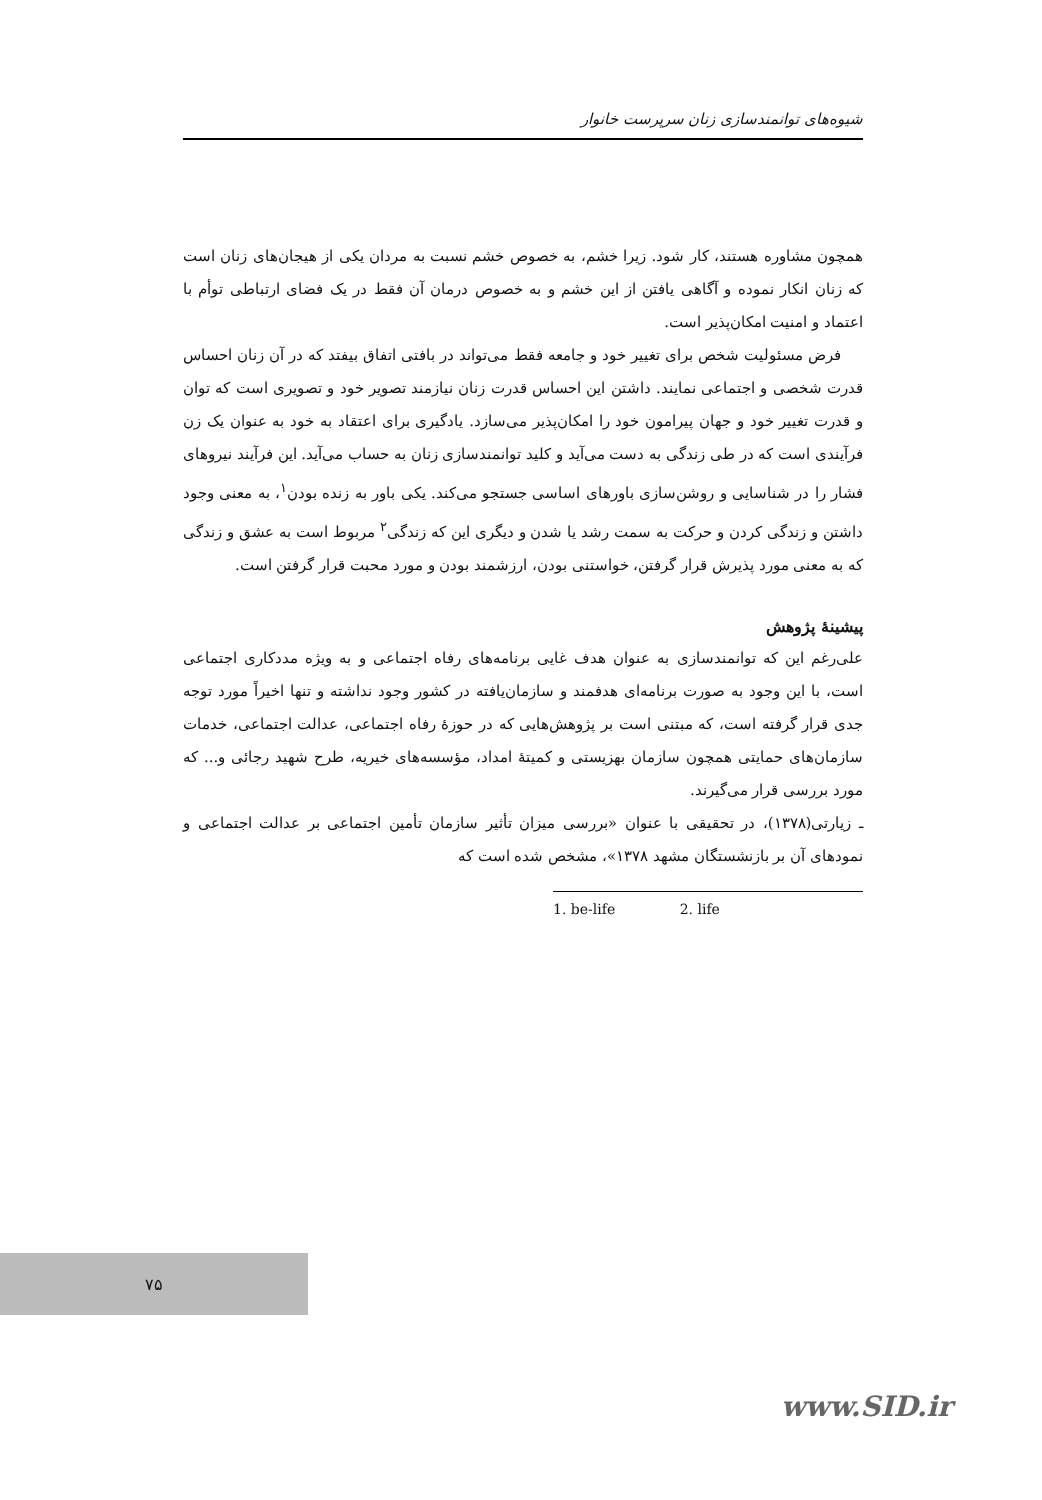شیوه‌های توانمندسازی زنان سرپرست خانوار
همچون مشاوره هستند، کار شود. زیرا خشم، به خصوص خشم نسبت به مردان یکی از هیجان‌های زنان است که زنان انکار نموده و آگاهی یافتن از این خشم و به خصوص درمان آن فقط در یک فضای ارتباطی توأم با اعتماد و امنیت امکان‌پذیر است.
فرض مسئولیت شخص برای تغییر خود و جامعه فقط می‌تواند در بافتی اتفاق بیفتد که در آن زنان احساس قدرت شخصی و اجتماعی نمایند. داشتن این احساس قدرت زنان نیازمند تصویر خود و تصویری است که توان و قدرت تغییر خود و جهان پیرامون خود را امکان‌پذیر می‌سازد. یادگیری برای اعتقاد به خود به عنوان یک زن فرآیندی است که در طی زندگی به دست می‌آید و کلید توانمندسازی زنان به حساب می‌آید. این فرآیند نیروهای فشار را در شناسایی و روشن‌سازی باورهای اساسی جستجو می‌کند. یکی باور به زنده بودن<sup>۱</sup>، به معنی وجود داشتن و زندگی کردن و حرکت به سمت رشد یا شدن و دیگری این که زندگی<sup>۲</sup> مربوط است به عشق و زندگی که به معنی مورد پذیرش قرار گرفتن، خواستنی بودن، ارزشمند بودن و مورد محبت قرار گرفتن است.
پیشینهٔ پژوهش
علی‌رغم این که توانمندسازی به عنوان هدف غایی برنامه‌های رفاه اجتماعی و به ویژه مددکاری اجتماعی است، با این وجود به صورت برنامه‌ای هدفمند و سازمان‌یافته در کشور وجود نداشته و تنها اخیراً مورد توجه جدی قرار گرفته است، که مبتنی است بر پژوهش‌هایی که در حوزهٔ رفاه اجتماعی، عدالت اجتماعی، خدمات سازمان‌های حمایتی همچون سازمان بهزیستی و کمیتهٔ امداد، مؤسسه‌های خیریه، طرح شهید رجائی و... که مورد بررسی قرار می‌گیرند.
ـ زیارتی(۱۳۷۸)، در تحقیقی با عنوان «بررسی میزان تأثیر سازمان تأمین اجتماعی بر عدالت اجتماعی و نمودهای آن بر بازنشستگان مشهد ۱۳۷۸»، مشخص شده است که
1. be-life 2. life
۷۵
www.SID.ir